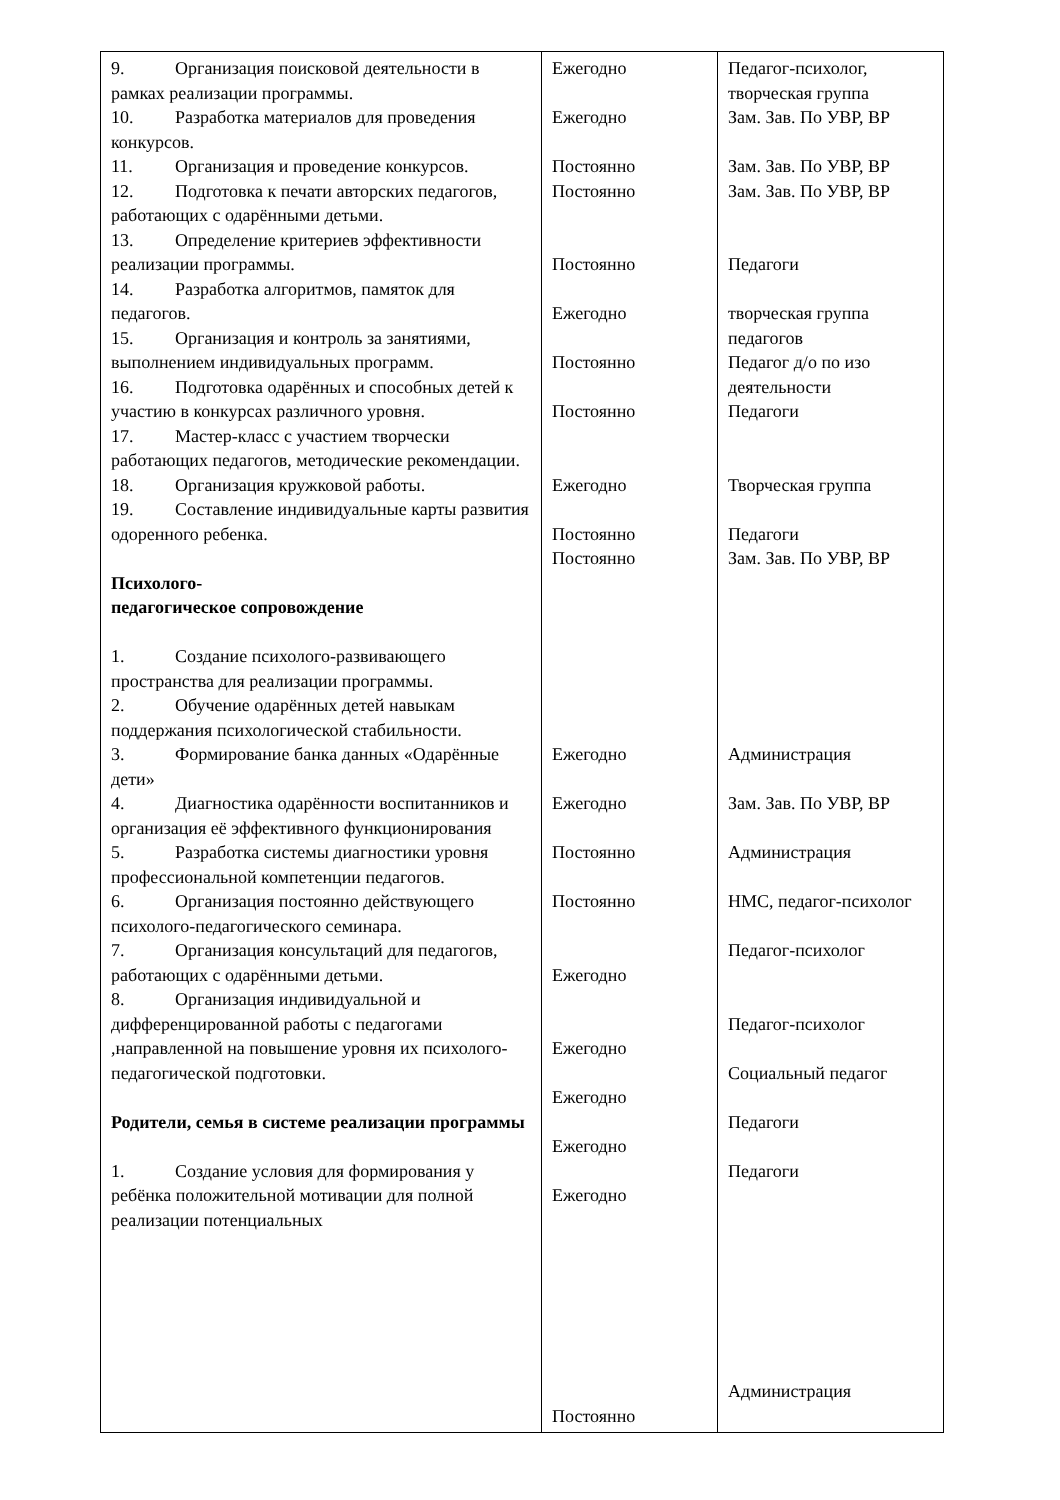| 9. Организация поисковой деятельности в рамках реализации программы. 10. Разработка материалов для проведения конкурсов. 11. Организация и проведение конкурсов. 12. Подготовка к печати авторских педагогов, работающих с одарёнными детьми. 13. Определение критериев эффективности реализации программы. 14. Разработка алгоритмов, памяток для педагогов. 15. Организация и контроль за занятиями, выполнением индивидуальных программ. 16. Подготовка одарённых и способных детей к участию в конкурсах различного уровня. 17. Мастер-класс с участием творчески работающих педагогов, методические рекомендации. 18. Организация кружковой работы. 19. Составление индивидуальные карты развития одоренного ребенка. Психолого- педагогическое сопровождение 1. Создание психолого-развивающего пространства для реализации программы. 2. Обучение одарённых детей навыкам поддержания психологической стабильности. 3. Формирование банка данных «Одарённые дети» 4. Диагностика одарённости воспитанников и организация её эффективного функционирования 5. Разработка системы диагностики уровня профессиональной компетенции педагогов. 6. Организация постоянно действующего психолого-педагогического семинара. 7. Организация консультаций для педагогов, работающих с одарёнными детьми. 8. Организация индивидуальной и дифференцированной работы с педагогами ,направленной на повышение уровня их психолого-педагогической подготовки. Родители, семья в системе реализации программы 1. Создание условия для формирования у ребёнка положительной мотивации для полной реализации потенциальных | Ежегодно Ежегодно Постоянно Постоянно Постоянно Ежегодно Постоянно Постоянно Ежегодно Постоянно Постоянно Ежегодно Ежегодно Постоянно Постоянно Ежегодно Ежегодно Ежегодно Ежегодно Ежегодно Постоянно | Педагог-психолог, творческая группа Зам. Зав. По УВР, ВР Зам. Зав. По УВР, ВР Зам. Зав. По УВР, ВР Педагоги творческая группа педагогов Педагог д/о по изо деятельности Педагоги Творческая группа Педагоги Зам. Зав. По УВР, ВР Администрация Зам. Зав. По УВР, ВР Администрация НМС, педагог-психолог Педагог-психолог Педагог-психолог Социальный педагог Педагоги Педагоги Администрация |